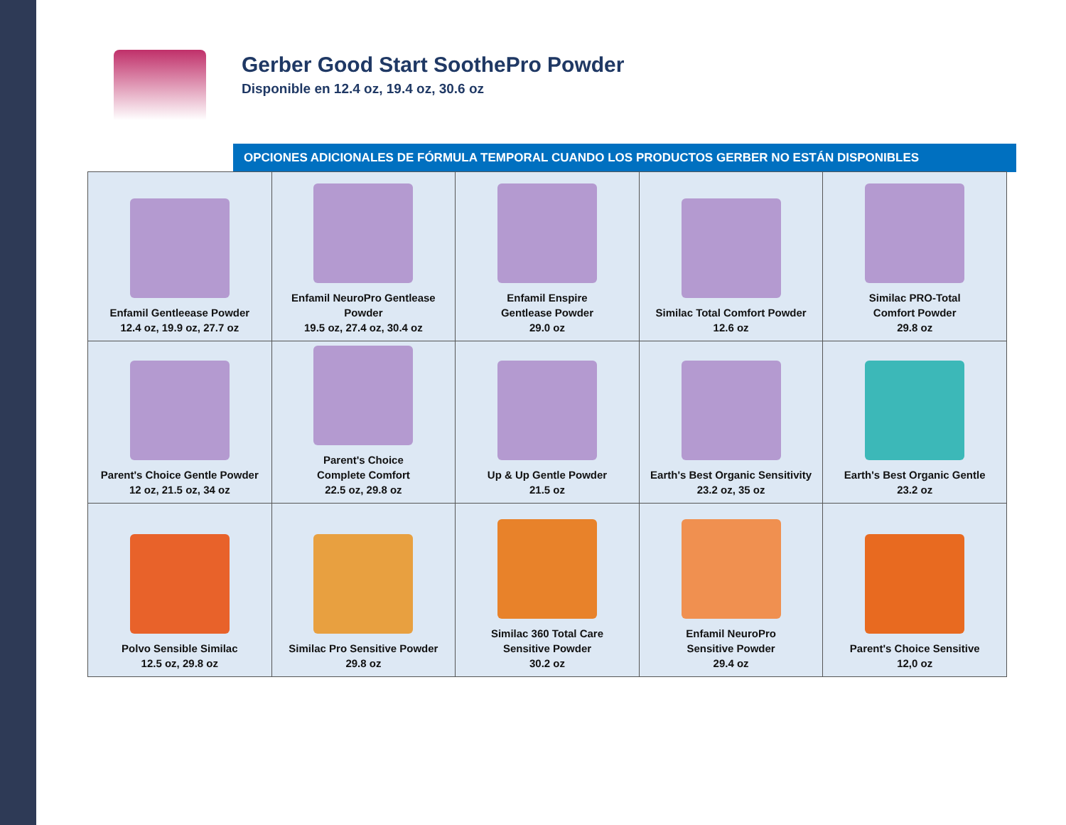Gerber Good Start SoothePro Powder
Disponible en 12.4 oz, 19.4 oz, 30.6 oz
OPCIONES ADICIONALES DE FÓRMULA TEMPORAL CUANDO LOS PRODUCTOS GERBER NO ESTÁN DISPONIBLES
| Enfamil Gentleease Powder 12.4 oz, 19.9 oz, 27.7 oz | Enfamil NeuroPro Gentlease Powder 19.5 oz, 27.4 oz, 30.4 oz | Enfamil Enspire Gentlease Powder 29.0 oz | Similac Total Comfort Powder 12.6 oz | Similac PRO-Total Comfort Powder 29.8 oz |
| Parent's Choice Gentle Powder 12 oz, 21.5 oz, 34 oz | Parent's Choice Complete Comfort 22.5 oz, 29.8 oz | Up & Up Gentle Powder 21.5 oz | Earth's Best Organic Sensitivity 23.2 oz, 35 oz | Earth's Best Organic Gentle 23.2 oz |
| Polvo Sensible Similac 12.5 oz, 29.8 oz | Similac Pro Sensitive Powder 29.8 oz | Similac 360 Total Care Sensitive Powder 30.2 oz | Enfamil NeuroPro Sensitive Powder 29.4 oz | Parent's Choice Sensitive 12,0 oz |